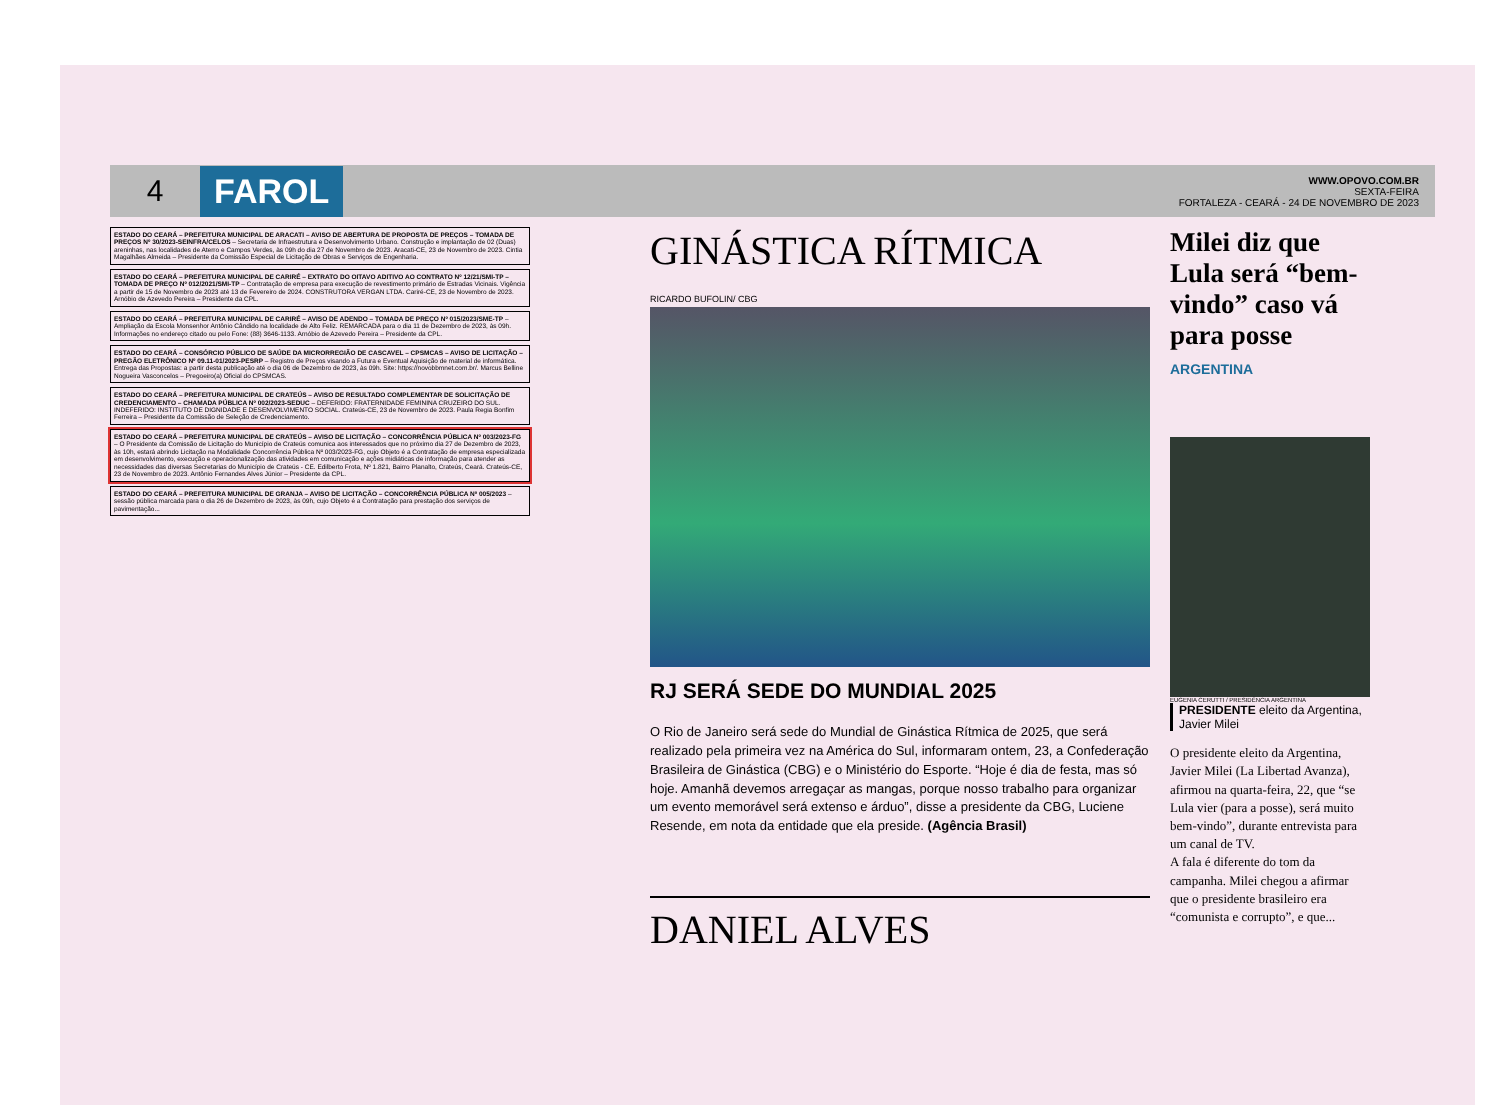4 FAROL
WWW.OPOVO.COM.BR
SEXTA-FEIRA
FORTALEZA - CEARÁ - 24 DE NOVEMBRO DE 2023
ESTADO DO CEARÁ – PREFEITURA MUNICIPAL DE ARACATI – AVISO DE ABERTURA DE PROPOSTA DE PREÇOS – TOMADA DE PREÇOS Nº 30/2023-SEINFRA/CELOS – Secretaria de Infraestrutura e Desenvolvimento Urbano. Construção e implantação de 02 (Duas) areninhas, nas localidades de Aterro e Campos Verdes, às 09h do dia 27 de Novembro de 2023. Aracati-CE, 23 de Novembro de 2023. Cintia Magalhães Almeida – Presidente da Comissão Especial de Licitação de Obras e Serviços de Engenharia.
ESTADO DO CEARÁ – PREFEITURA MUNICIPAL DE CARIRÉ – EXTRATO DO OITAVO ADITIVO AO CONTRATO Nº 12/21/SMI-TP – TOMADA DE PREÇO Nº 012/2021/SMI-TP – Contratação de empresa para execução de revestimento primário de Estradas Vicinais. Vigência a partir de 15 de Novembro de 2023 até 13 de Fevereiro de 2024. CONSTRUTORA VERGAN LTDA. Cariré-CE, 23 de Novembro de 2023. Arnóbio de Azevedo Pereira – Presidente da CPL.
ESTADO DO CEARÁ – PREFEITURA MUNICIPAL DE CARIRÉ – AVISO DE ADENDO – TOMADA DE PREÇO Nº 015/2023/SME-TP – Ampliação da Escola Monsenhor Antônio Cândido na localidade de Alto Feliz. REMARCADA para o dia 11 de Dezembro de 2023, às 09h. Informações no endereço citado ou pelo Fone: (88) 3646-1133. Arnóbio de Azevedo Pereira – Presidente da CPL.
ESTADO DO CEARÁ – CONSÓRCIO PÚBLICO DE SAÚDE DA MICRORREGIÃO DE CASCAVEL – CPSMCAS – AVISO DE LICITAÇÃO – PREGÃO ELETRÔNICO Nº 09.11-01/2023-PESRP – Registro de Preços visando a Futura e Eventual Aquisição de material de informática. Entrega das Propostas: a partir desta publicação até o dia 06 de Dezembro de 2023, às 09h. Site: https://novobbmnet.com.br/. Marcus Belline Nogueira Vasconcelos – Pregoeiro(a) Oficial do CPSMCAS.
ESTADO DO CEARÁ – PREFEITURA MUNICIPAL DE CRATEÚS – AVISO DE RESULTADO COMPLEMENTAR DE SOLICITAÇÃO DE CREDENCIAMENTO – CHAMADA PÚBLICA Nº 002/2023-SEDUC – DEFERIDO: FRATERNIDADE FEMININA CRUZEIRO DO SUL. INDEFERIDO: INSTITUTO DE DIGNIDADE E DESENVOLVIMENTO SOCIAL. Crateús-CE, 23 de Novembro de 2023. Paula Regia Bonfim Ferreira – Presidente da Comissão de Seleção de Credenciamento.
ESTADO DO CEARÁ – PREFEITURA MUNICIPAL DE CRATEÚS – AVISO DE LICITAÇÃO – CONCORRÊNCIA PÚBLICA Nº 003/2023-FG – O Presidente da Comissão de Licitação do Município de Crateús comunica aos interessados que no próximo dia 27 de Dezembro de 2023, às 10h, estará abrindo Licitação na Modalidade Concorrência Pública Nº 003/2023-FG, cujo Objeto é a Contratação de empresa especializada em desenvolvimento, execução e operacionalização das atividades em comunicação e ações midiáticas de informação para atender as necessidades das diversas Secretarias do Município de Crateús - CE. Edilberto Frota, Nº 1.821, Bairro Planalto, Crateús, Ceará. Crateús-CE, 23 de Novembro de 2023. Antônio Fernandes Alves Júnior – Presidente da CPL.
ESTADO DO CEARÁ – PREFEITURA MUNICIPAL DE GRANJA – AVISO DE LICITAÇÃO – CONCORRÊNCIA PÚBLICA Nº 005/2023 – sessão pública marcada para o dia 26 de Dezembro de 2023, às 09h, cujo Objeto é a Contratação para prestação dos serviços de pavimentação...
GINÁSTICA RÍTMICA
RICARDO BUFOLIN/ CBG
RJ SERÁ SEDE DO MUNDIAL 2025
O Rio de Janeiro será sede do Mundial de Ginástica Rítmica de 2025, que será realizado pela primeira vez na América do Sul, informaram ontem, 23, a Confederação Brasileira de Ginástica (CBG) e o Ministério do Esporte. “Hoje é dia de festa, mas só hoje. Amanhã devemos arregaçar as mangas, porque nosso trabalho para organizar um evento memorável será extenso e árduo”, disse a presidente da CBG, Luciene Resende, em nota da entidade que ela preside. (Agência Brasil)
DANIEL ALVES
Milei diz que Lula será “bem-vindo” caso vá para posse
ARGENTINA
EUGENIA CERUTTI / PRESIDÊNCIA ARGENTINA
PRESIDENTE eleito da Argentina, Javier Milei
O presidente eleito da Argentina, Javier Milei (La Libertad Avanza), afirmou na quarta-feira, 22, que “se Lula vier (para a posse), será muito bem-vindo”, durante entrevista para um canal de TV.
A fala é diferente do tom da campanha. Milei chegou a afirmar que o presidente brasileiro era “comunista e corrupto”, e que...